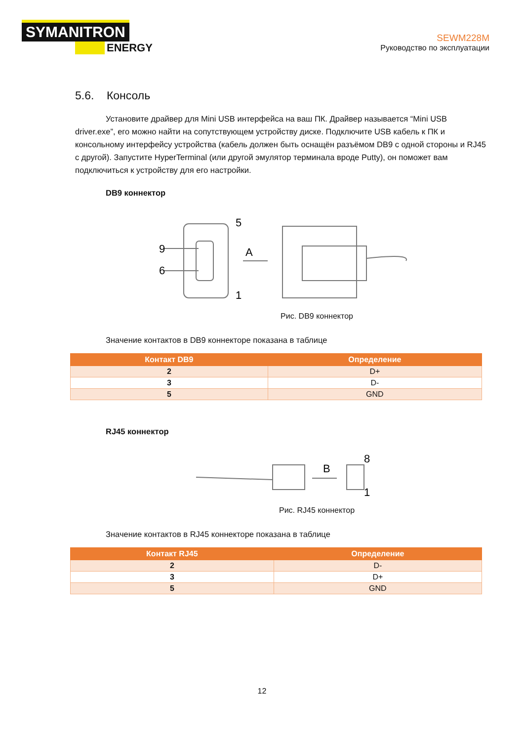SYMANITRON
ENERGY
SEWM228M
Руководство по эксплуатации
5.6. Консоль
Установите драйвер для Mini USB интерфейса на ваш ПК. Драйвер называется “Mini USB driver.exe”, его можно найти на сопутствующем устройству диске. Подключите USB кабель к ПК и консольному интерфейсу устройства (кабель должен быть оснащён разъёмом DB9 с одной стороны и RJ45 с другой). Запустите HyperTerminal (или другой эмулятор терминала вроде Putty), он поможет вам подключиться к устройству для его настройки.
DB9 коннектор
9
6
5
1
A
Рис. DB9 коннектор
Значение контактов в DB9 коннекторе показана в таблице
| Контакт DB9 | Определение |
| --- | --- |
| 2 | D+ |
| 3 | D- |
| 5 | GND |
RJ45 коннектор
B
8
1
Рис. RJ45 коннектор
Значение контактов в RJ45 коннекторе показана в таблице
| Контакт RJ45 | Определение |
| --- | --- |
| 2 | D- |
| 3 | D+ |
| 5 | GND |
12